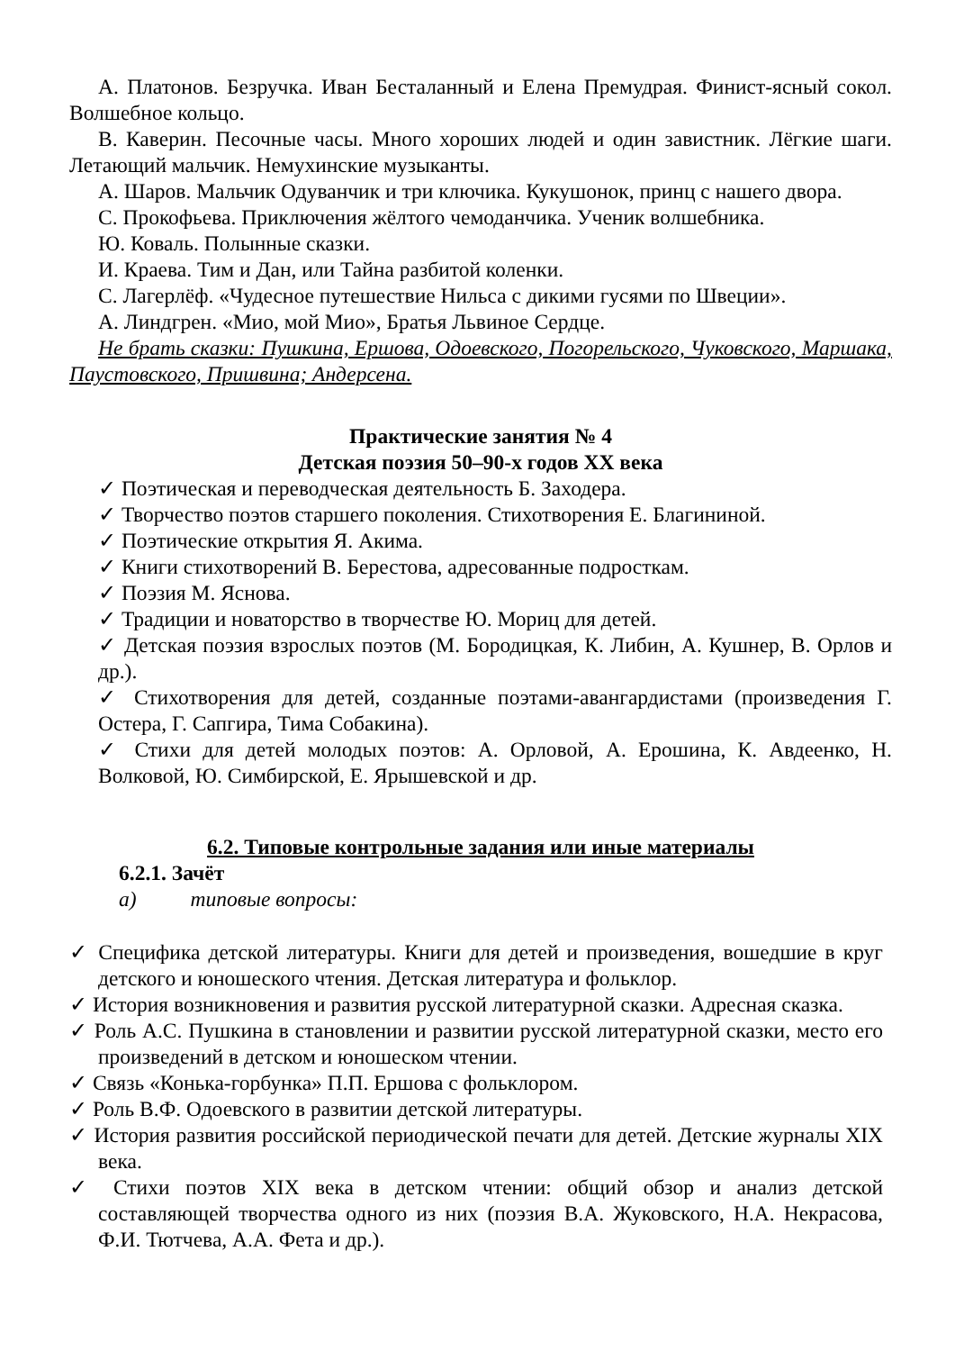А. Платонов. Безручка. Иван Бесталанный и Елена Премудрая. Финист-ясный сокол. Волшебное кольцо.
В. Каверин. Песочные часы. Много хороших людей и один завистник. Лёгкие шаги. Летающий мальчик. Немухинские музыканты.
А. Шаров. Мальчик Одуванчик и три ключика. Кукушонок, принц с нашего двора.
С. Прокофьева. Приключения жёлтого чемоданчика. Ученик волшебника.
Ю. Коваль. Полынные сказки.
И. Краева. Тим и Дан, или Тайна разбитой коленки.
С. Лагерлёф. «Чудесное путешествие Нильса с дикими гусями по Швеции».
А. Линдгрен. «Мио, мой Мио», Братья Львиное Сердце.
Не брать сказки: Пушкина, Ершова, Одоевского, Погорельского, Чуковского, Маршака, Паустовского, Пришвина; Андерсена.
Практические занятия № 4
Детская поэзия 50–90-х годов XX века
✓ Поэтическая и переводческая деятельность Б. Заходера.
✓ Творчество поэтов старшего поколения. Стихотворения Е. Благининой.
✓ Поэтические открытия Я. Акима.
✓ Книги стихотворений В. Берестова, адресованные подросткам.
✓ Поэзия М. Яснова.
✓ Традиции и новаторство в творчестве Ю. Мориц для детей.
✓ Детская поэзия взрослых поэтов (М. Бородицкая, К. Либин, А. Кушнер, В. Орлов и др.).
✓ Стихотворения для детей, созданные поэтами-авангардистами (произведения Г. Остера, Г. Сапгира, Тима Собакина).
✓ Стихи для детей молодых поэтов: А. Орловой, А. Ерошина, К. Авдеенко, Н. Волковой, Ю. Симбирской, Е. Ярышевской и др.
6.2. Типовые контрольные задания или иные материалы
6.2.1. Зачёт
а) типовые вопросы:
✓ Специфика детской литературы. Книги для детей и произведения, вошедшие в круг детского и юношеского чтения. Детская литература и фольклор.
✓ История возникновения и развития русской литературной сказки. Адресная сказка.
✓ Роль А.С. Пушкина в становлении и развитии русской литературной сказки, место его произведений в детском и юношеском чтении.
✓ Связь «Конька-горбунка» П.П. Ершова с фольклором.
✓ Роль В.Ф. Одоевского в развитии детской литературы.
✓ История развития российской периодической печати для детей. Детские журналы XIX века.
✓ Стихи поэтов XIX века в детском чтении: общий обзор и анализ детской составляющей творчества одного из них (поэзия В.А. Жуковского, Н.А. Некрасова, Ф.И. Тютчева, А.А. Фета и др.).